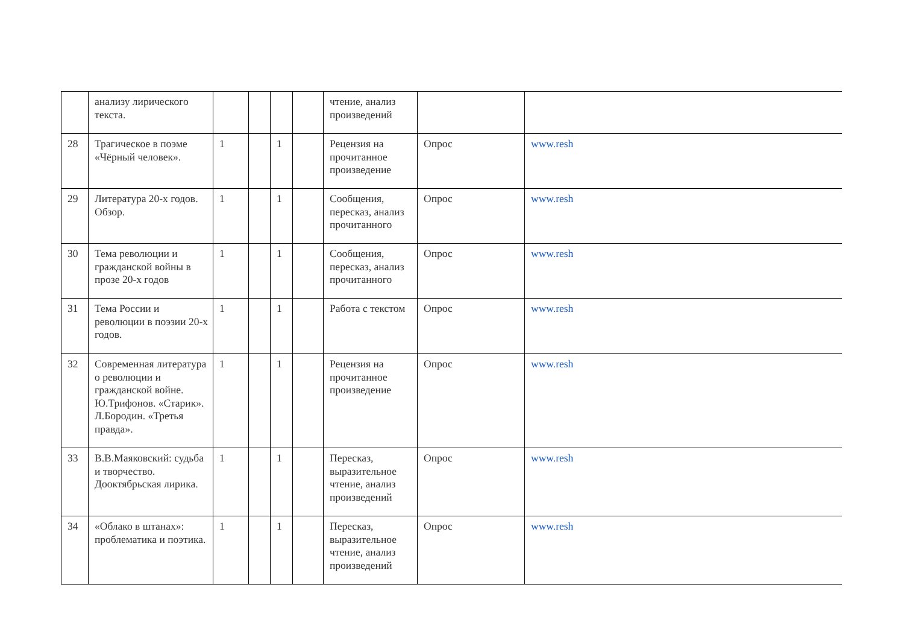| | анализу лирического текста. | | | | | чтение, анализ произведений | | |
| 28 | Трагическое в поэме «Чёрный человек». | 1 | | 1 | | Рецензия на прочитанное произведение | Опрос | www.resh |
| 29 | Литература 20-х годов. Обзор. | 1 | | 1 | | Сообщения, пересказ, анализ прочитанного | Опрос | www.resh |
| 30 | Тема революции и гражданской войны в прозе 20-х годов | 1 | | 1 | | Сообщения, пересказ, анализ прочитанного | Опрос | www.resh |
| 31 | Тема России и революции в поэзии 20-х годов. | 1 | | 1 | | Работа с текстом | Опрос | www.resh |
| 32 | Современная литература о революции и гражданской войне. Ю.Трифонов. «Старик». Л.Бородин. «Третья правда». | 1 | | 1 | | Рецензия на прочитанное произведение | Опрос | www.resh |
| 33 | В.В.Маяковский: судьба и творчество. Дооктябрьская лирика. | 1 | | 1 | | Пересказ, выразительное чтение, анализ произведений | Опрос | www.resh |
| 34 | «Облако в штанах»: проблематика и поэтика. | 1 | | 1 | | Пересказ, выразительное чтение, анализ произведений | Опрос | www.resh |